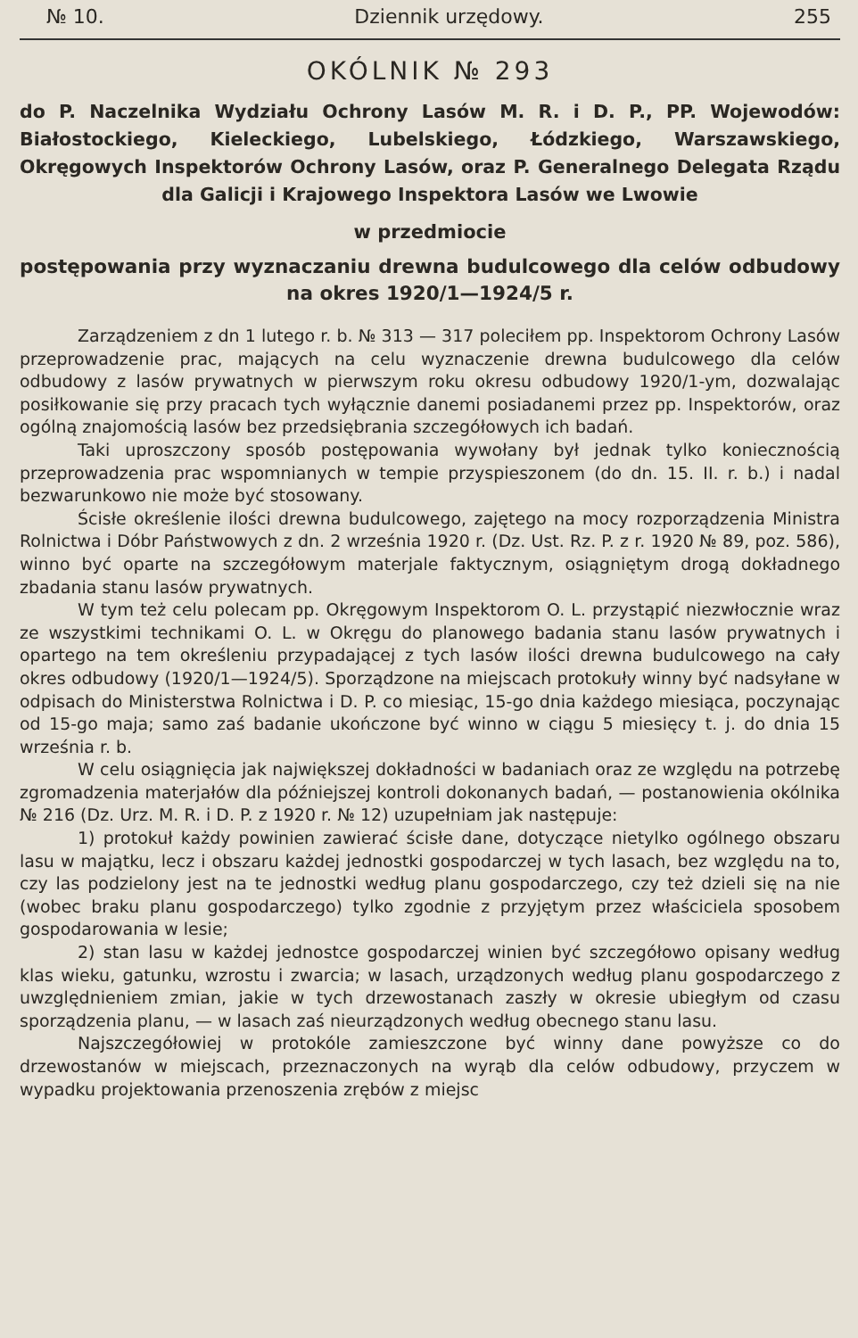№ 10. Dziennik urzędowy. 255
OKÓLNIK № 293
do P. Naczelnika Wydziału Ochrony Lasów M. R. i D. P., PP. Wojewodów: Białostockiego, Kieleckiego, Lubelskiego, Łódzkiego, Warszawskiego, Okręgowych Inspektorów Ochrony Lasów, oraz P. Generalnego Delegata Rządu dla Galicji i Krajowego Inspektora Lasów we Lwowie
w przedmiocie
postępowania przy wyznaczaniu drewna budulcowego dla celów odbudowy na okres 1920/1—1924/5 r.
Zarządzeniem z dn 1 lutego r. b. № 313 — 317 poleciłem pp. Inspektorom Ochrony Lasów przeprowadzenie prac, mających na celu wyznaczenie drewna budulcowego dla celów odbudowy z lasów prywatnych w pierwszym roku okresu odbudowy 1920/1-ym, dozwalając posiłkowanie się przy pracach tych wyłącznie danemi posiadanemi przez pp. Inspektorów, oraz ogólną znajomością lasów bez przedsiębrania szczegółowych ich badań.
Taki uproszczony sposób postępowania wywołany był jednak tylko koniecznością przeprowadzenia prac wspomnianych w tempie przyspieszonem (do dn. 15. II. r. b.) i nadal bezwarunkowo nie może być stosowany.
Ścisłe określenie ilości drewna budulcowego, zajętego na mocy rozporządzenia Ministra Rolnictwa i Dóbr Państwowych z dn. 2 września 1920 r. (Dz. Ust. Rz. P. z r. 1920 № 89, poz. 586), winno być oparte na szczegółowym materjale faktycznym, osiągniętym drogą dokładnego zbadania stanu lasów prywatnych.
W tym też celu polecam pp. Okręgowym Inspektorom O. L. przystąpić niezwłocznie wraz ze wszystkimi technikami O. L. w Okręgu do planowego badania stanu lasów prywatnych i opartego na tem określeniu przypadającej z tych lasów ilości drewna budulcowego na cały okres odbudowy (1920/1—1924/5). Sporządzone na miejscach protokuły winny być nadsyłane w odpisach do Ministerstwa Rolnictwa i D. P. co miesiąc, 15-go dnia każdego miesiąca, poczynając od 15-go maja; samo zaś badanie ukończone być winno w ciągu 5 miesięcy t. j. do dnia 15 września r. b.
W celu osiągnięcia jak największej dokładności w badaniach oraz ze względu na potrzebę zgromadzenia materjałów dla późniejszej kontroli dokonanych badań, — postanowienia okólnika № 216 (Dz. Urz. M. R. i D. P. z 1920 r. № 12) uzupełniam jak następuje:
1) protokuł każdy powinien zawierać ścisłe dane, dotyczące nietylko ogólnego obszaru lasu w majątku, lecz i obszaru każdej jednostki gospodarczej w tych lasach, bez względu na to, czy las podzielony jest na te jednostki według planu gospodarczego, czy też dzieli się na nie (wobec braku planu gospodarczego) tylko zgodnie z przyjętym przez właściciela sposobem gospodarowania w lesie;
2) stan lasu w każdej jednostce gospodarczej winien być szczegółowo opisany według klas wieku, gatunku, wzrostu i zwarcia; w lasach, urządzonych według planu gospodarczego z uwzględnieniem zmian, jakie w tych drzewostanach zaszły w okresie ubiegłym od czasu sporządzenia planu, — w lasach zaś nieurządzonych według obecnego stanu lasu.
Najszczegółowiej w protokóle zamieszczone być winny dane powyższe co do drzewostanów w miejscach, przeznaczonych na wyrąb dla celów odbudowy, przyczem w wypadku projektowania przenoszenia zrębów z miejsc